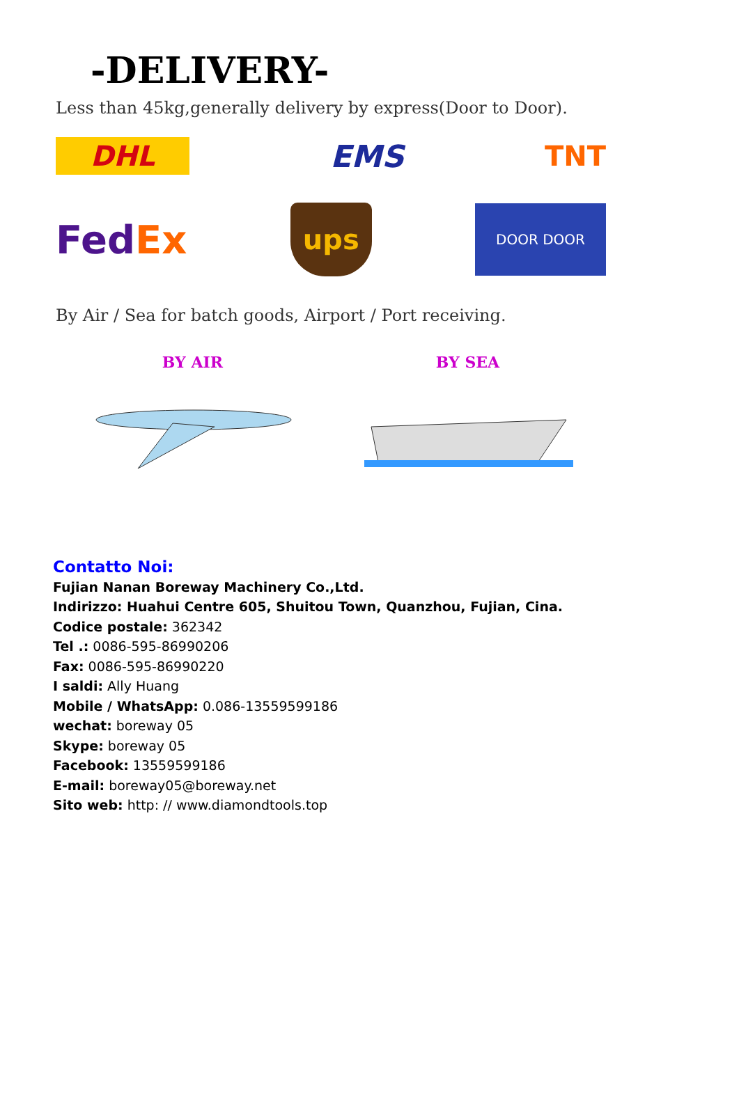-DELIVERY-
Less than 45kg,generally delivery by express(Door to Door).
DHL EMS TNT
FedEx ups DOOR DOOR
By Air / Sea for batch goods, Airport / Port receiving.
BY AIR BY SEA
Contatto Noi:
Fujian Nanan Boreway Machinery Co.,Ltd.
Indirizzo: Huahui Centre 605, Shuitou Town, Quanzhou, Fujian, Cina.
Codice postale: 362342
Tel .: 0086-595-86990206
Fax: 0086-595-86990220
I saldi: Ally Huang
Mobile / WhatsApp: 0.086-13559599186
wechat: boreway 05
Skype: boreway 05
Facebook: 13559599186
E-mail: boreway05@boreway.net
Sito web: http: // www.diamondtools.top